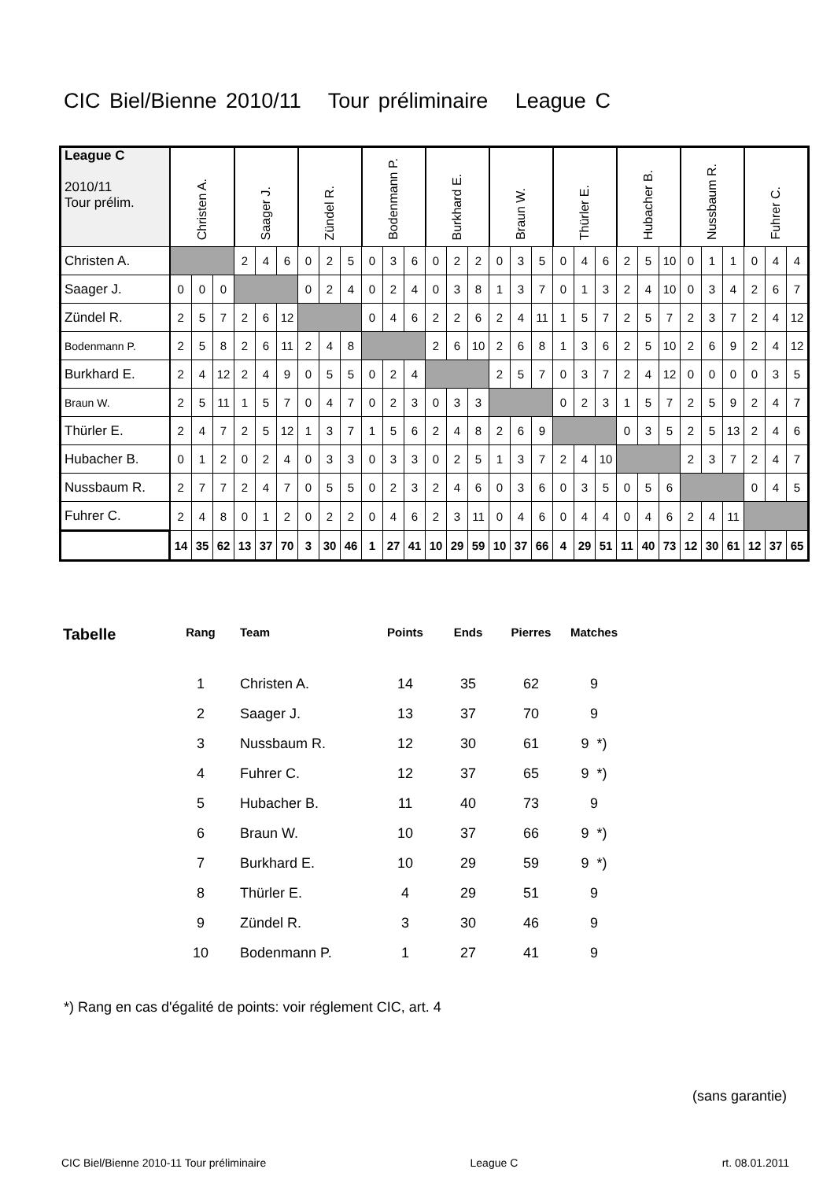CIC Biel/Bienne 2010/11 Tour préliminaire League C
| League C 2010/11 Tour prélim. | Christen A. | | | Saager J. | | | Zündel R. | | | Bodenmann P. | | | Burkhard E. | | | Braun W. | | | Thürler E. | | | Hubacher B. | | | Nussbaum R. | | | Fuhrer C. | | |
| --- | --- | --- | --- | --- | --- | --- | --- | --- | --- | --- | --- | --- | --- | --- | --- | --- | --- | --- | --- | --- | --- | --- | --- | --- | --- | --- | --- | --- | --- | --- |
| Christen A. | | | | 2 | 4 | 6 | 0 | 2 | 5 | 0 | 3 | 6 | 0 | 2 | 2 | 0 | 3 | 5 | 0 | 4 | 6 | 2 | 5 | 10 | 0 | 1 | 1 | 0 | 4 | 4 |
| Saager J. | 0 | 0 | 0 | | | | 0 | 2 | 4 | 0 | 2 | 4 | 0 | 3 | 8 | 1 | 3 | 7 | 0 | 1 | 3 | 2 | 4 | 10 | 0 | 3 | 4 | 2 | 6 | 7 |
| Zündel R. | 2 | 5 | 7 | 2 | 6 | 12 | | | | 0 | 4 | 6 | 2 | 2 | 6 | 2 | 4 | 11 | 1 | 5 | 7 | 2 | 5 | 7 | 2 | 3 | 7 | 2 | 4 | 12 |
| Bodenmann P. | 2 | 5 | 8 | 2 | 6 | 11 | 2 | 4 | 8 | | | | 2 | 6 | 10 | 2 | 6 | 8 | 1 | 3 | 6 | 2 | 5 | 10 | 2 | 6 | 9 | 2 | 4 | 12 |
| Burkhard E. | 2 | 4 | 12 | 2 | 4 | 9 | 0 | 5 | 5 | 0 | 2 | 4 | | | | 2 | 5 | 7 | 0 | 3 | 7 | 2 | 4 | 12 | 0 | 0 | 0 | 0 | 3 | 5 |
| Braun W. | 2 | 5 | 11 | 1 | 5 | 7 | 0 | 4 | 7 | 0 | 2 | 3 | 0 | 3 | 3 | | | | 0 | 2 | 3 | 1 | 5 | 7 | 2 | 5 | 9 | 2 | 4 | 7 |
| Thürler E. | 2 | 4 | 7 | 2 | 5 | 12 | 1 | 3 | 7 | 1 | 5 | 6 | 2 | 4 | 8 | 2 | 6 | 9 | | | | 0 | 3 | 5 | 2 | 5 | 13 | 2 | 4 | 6 |
| Hubacher B. | 0 | 1 | 2 | 0 | 2 | 4 | 0 | 3 | 3 | 0 | 3 | 3 | 0 | 2 | 5 | 1 | 3 | 7 | 2 | 4 | 10 | | | | 2 | 3 | 7 | 2 | 4 | 7 |
| Nussbaum R. | 2 | 7 | 7 | 2 | 4 | 7 | 0 | 5 | 5 | 0 | 2 | 3 | 2 | 4 | 6 | 0 | 3 | 6 | 0 | 3 | 5 | 0 | 5 | 6 | | | | 0 | 4 | 5 |
| Fuhrer C. | 2 | 4 | 8 | 0 | 1 | 2 | 0 | 2 | 2 | 0 | 4 | 6 | 2 | 3 | 11 | 0 | 4 | 6 | 0 | 4 | 4 | 0 | 4 | 6 | 2 | 4 | 11 | | | |
| | 14 | 35 | 62 | 13 | 37 | 70 | 3 | 30 | 46 | 1 | 27 | 41 | 10 | 29 | 59 | 10 | 37 | 66 | 4 | 29 | 51 | 11 | 40 | 73 | 12 | 30 | 61 | 12 | 37 | 65 |
| Tabelle | Rang | Team | Points | Ends | Pierres | Matches |
| --- | --- | --- | --- | --- | --- | --- |
| | 1 | Christen A. | 14 | 35 | 62 | 9 |
| | 2 | Saager J. | 13 | 37 | 70 | 9 |
| | 3 | Nussbaum R. | 12 | 30 | 61 | 9 *) |
| | 4 | Fuhrer C. | 12 | 37 | 65 | 9 *) |
| | 5 | Hubacher B. | 11 | 40 | 73 | 9 |
| | 6 | Braun W. | 10 | 37 | 66 | 9 *) |
| | 7 | Burkhard E. | 10 | 29 | 59 | 9 *) |
| | 8 | Thürler E. | 4 | 29 | 51 | 9 |
| | 9 | Zündel R. | 3 | 30 | 46 | 9 |
| | 10 | Bodenmann P. | 1 | 27 | 41 | 9 |
*) Rang en cas d'égalité de points: voir réglement CIC, art. 4
(sans garantie)
CIC Biel/Bienne 2010-11 Tour préliminaire League C rt. 08.01.2011